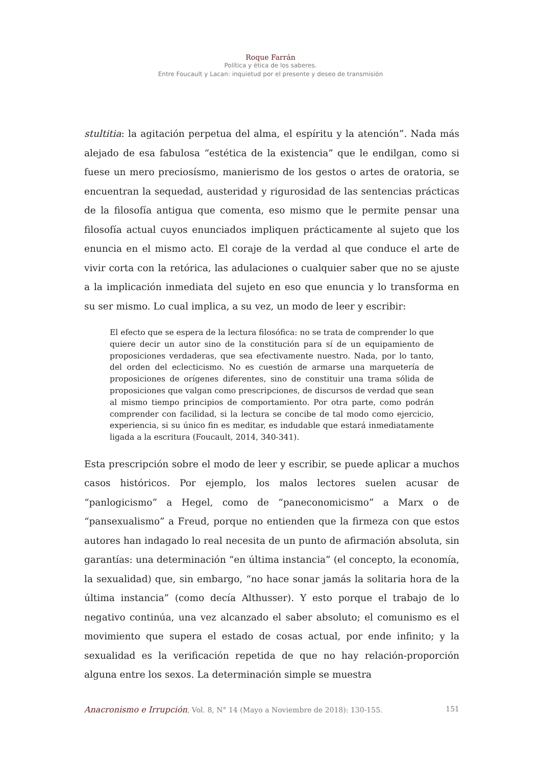Roque Farrán
Política y ética de los saberes.
Entre Foucault y Lacan: inquietud por el presente y deseo de transmisión
stultitia: la agitación perpetua del alma, el espíritu y la atención”. Nada más alejado de esa fabulosa “estética de la existencia” que le endilgan, como si fuese un mero preciosísmo, manierismo de los gestos o artes de oratoria, se encuentran la sequedad, austeridad y rigurosidad de las sentencias prácticas de la filosofía antigua que comenta, eso mismo que le permite pensar una filosofía actual cuyos enunciados impliquen prácticamente al sujeto que los enuncia en el mismo acto. El coraje de la verdad al que conduce el arte de vivir corta con la retórica, las adulaciones o cualquier saber que no se ajuste a la implicación inmediata del sujeto en eso que enuncia y lo transforma en su ser mismo. Lo cual implica, a su vez, un modo de leer y escribir:
El efecto que se espera de la lectura filosófica: no se trata de comprender lo que quiere decir un autor sino de la constitución para sí de un equipamiento de proposiciones verdaderas, que sea efectivamente nuestro. Nada, por lo tanto, del orden del eclecticismo. No es cuestión de armarse una marquetería de proposiciones de orígenes diferentes, sino de constituir una trama sólida de proposiciones que valgan como prescripciones, de discursos de verdad que sean al mismo tiempo principios de comportamiento. Por otra parte, como podrán comprender con facilidad, si la lectura se concibe de tal modo como ejercicio, experiencia, si su único fin es meditar, es indudable que estará inmediatamente ligada a la escritura (Foucault, 2014, 340-341).
Esta prescripción sobre el modo de leer y escribir, se puede aplicar a muchos casos históricos. Por ejemplo, los malos lectores suelen acusar de “panlogicismo” a Hegel, como de “paneconomicismo” a Marx o de “pansexualismo” a Freud, porque no entienden que la firmeza con que estos autores han indagado lo real necesita de un punto de afirmación absoluta, sin garantías: una determinación “en última instancia” (el concepto, la economía, la sexualidad) que, sin embargo, “no hace sonar jamás la solitaria hora de la última instancia” (como decía Althusser). Y esto porque el trabajo de lo negativo continúa, una vez alcanzado el saber absoluto; el comunismo es el movimiento que supera el estado de cosas actual, por ende infinito; y la sexualidad es la verificación repetida de que no hay relación-proporción alguna entre los sexos. La determinación simple se muestra
Anacronismo e Irrupción, Vol. 8, N° 14 (Mayo a Noviembre de 2018): 130-155. 151